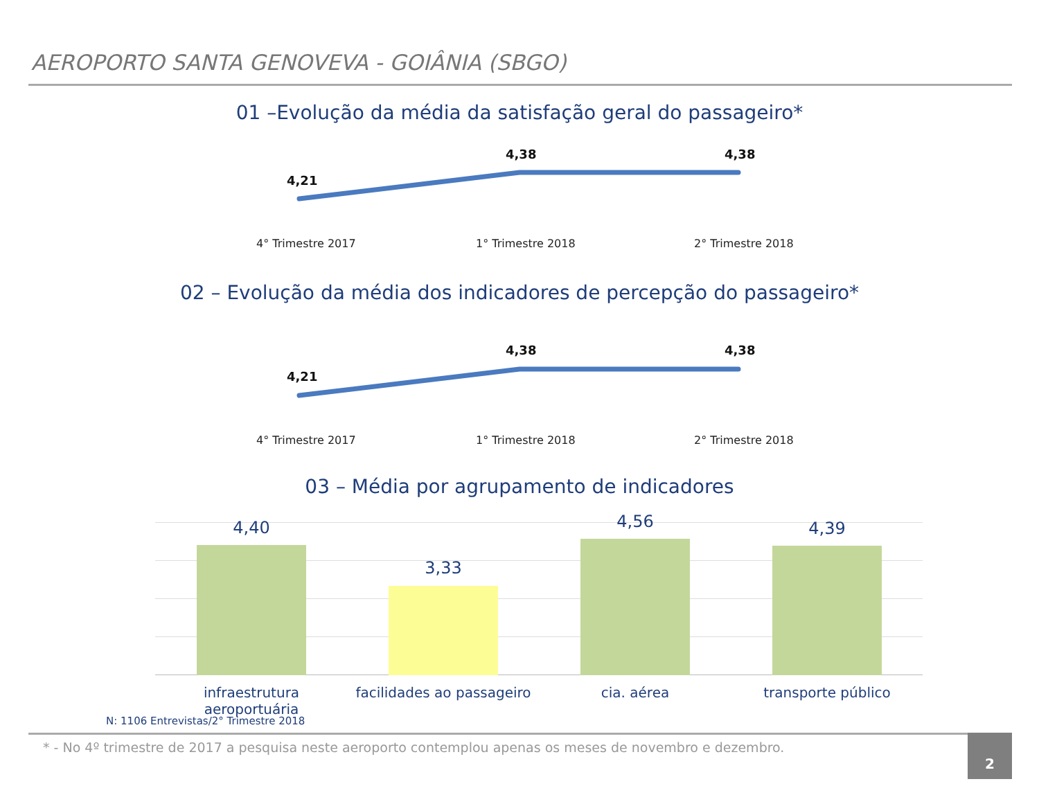AEROPORTO SANTA GENOVEVA - GOIÂNIA (SBGO)
01 –Evolução da média da satisfação geral do passageiro*
4,21
4,38 4,38
4° Trimestre 2017 1° Trimestre 2018 2° Trimestre 2018
02 – Evolução da média dos indicadores de percepção do passageiro*
4,21
4,38 4,38
4° Trimestre 2017 1° Trimestre 2018 2° Trimestre 2018
03 – Média por agrupamento de indicadores
4,40
3,33
4,56 4,39
infraestrutura aeroportuária
facilidades ao passageiro
cia. aérea transporte público
N: 1106 Entrevistas/2° Trimestre 2018
* - No 4º trimestre de 2017 a pesquisa neste aeroporto contemplou apenas os meses de novembro e dezembro.
2